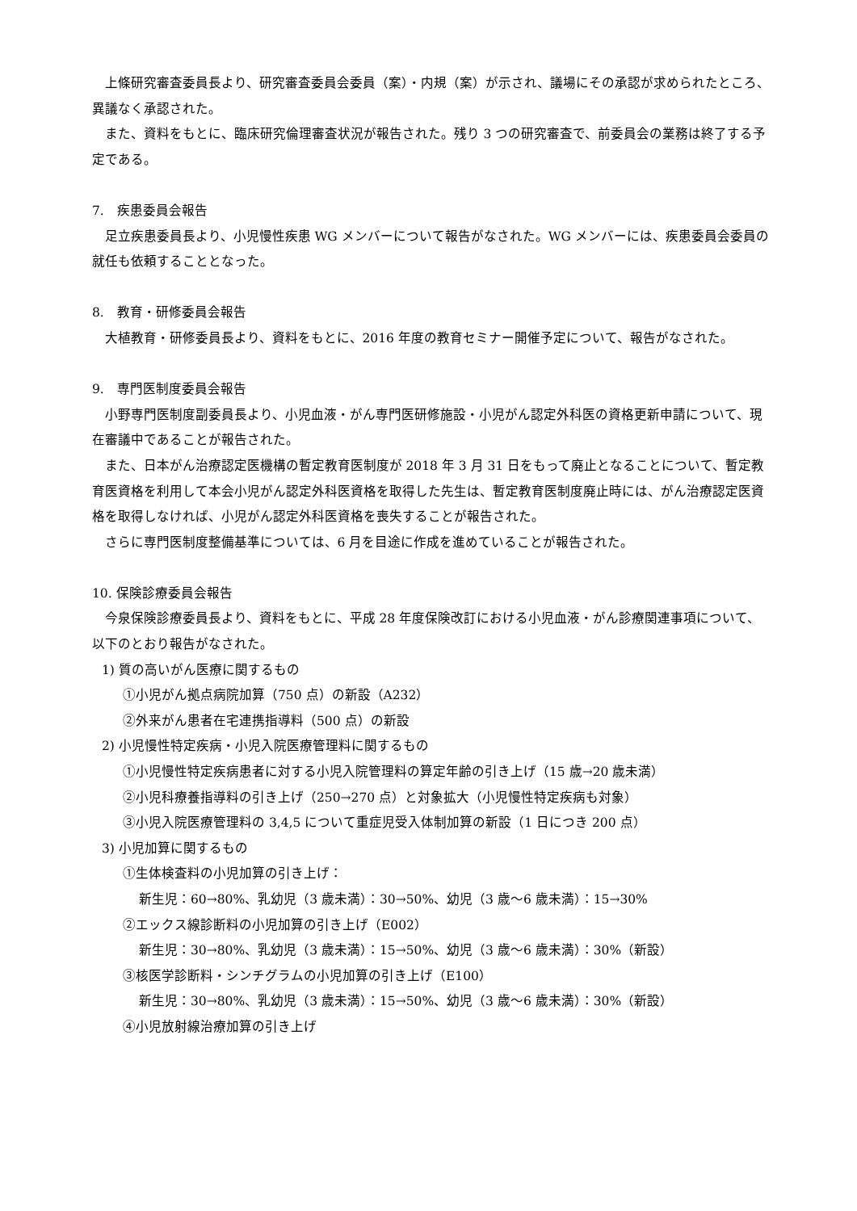上條研究審査委員長より、研究審査委員会委員（案）・内規（案）が示され、議場にその承認が求められたところ、異議なく承認された。
また、資料をもとに、臨床研究倫理審査状況が報告された。残り 3 つの研究審査で、前委員会の業務は終了する予定である。
7.　疾患委員会報告
足立疾患委員長より、小児慢性疾患 WG メンバーについて報告がなされた。WG メンバーには、疾患委員会委員の就任も依頼することとなった。
8.　教育・研修委員会報告
大植教育・研修委員長より、資料をもとに、2016 年度の教育セミナー開催予定について、報告がなされた。
9.　専門医制度委員会報告
小野専門医制度副委員長より、小児血液・がん専門医研修施設・小児がん認定外科医の資格更新申請について、現在審議中であることが報告された。
また、日本がん治療認定医機構の暫定教育医制度が 2018 年 3 月 31 日をもって廃止となることについて、暫定教育医資格を利用して本会小児がん認定外科医資格を取得した先生は、暫定教育医制度廃止時には、がん治療認定医資格を取得しなければ、小児がん認定外科医資格を喪失することが報告された。
さらに専門医制度整備基準については、6 月を目途に作成を進めていることが報告された。
10. 保険診療委員会報告
今泉保険診療委員長より、資料をもとに、平成 28 年度保険改訂における小児血液・がん診療関連事項について、以下のとおり報告がなされた。
1) 質の高いがん医療に関するもの
①小児がん拠点病院加算（750 点）の新設（A232）
②外来がん患者在宅連携指導料（500 点）の新設
2) 小児慢性特定疾病・小児入院医療管理料に関するもの
①小児慢性特定疾病患者に対する小児入院管理料の算定年齢の引き上げ（15 歳→20 歳未満）
②小児科療養指導料の引き上げ（250→270 点）と対象拡大（小児慢性特定疾病も対象）
③小児入院医療管理料の 3,4,5 について重症児受入体制加算の新設（1 日につき 200 点）
3) 小児加算に関するもの
①生体検査料の小児加算の引き上げ：
新生児：60→80%、乳幼児（3 歳未満）：30→50%、幼児（3 歳～6 歳未満）：15→30%
②エックス線診断料の小児加算の引き上げ（E002）
新生児：30→80%、乳幼児（3 歳未満）：15→50%、幼児（3 歳～6 歳未満）：30%（新設）
③核医学診断料・シンチグラムの小児加算の引き上げ（E100）
新生児：30→80%、乳幼児（3 歳未満）：15→50%、幼児（3 歳～6 歳未満）：30%（新設）
④小児放射線治療加算の引き上げ